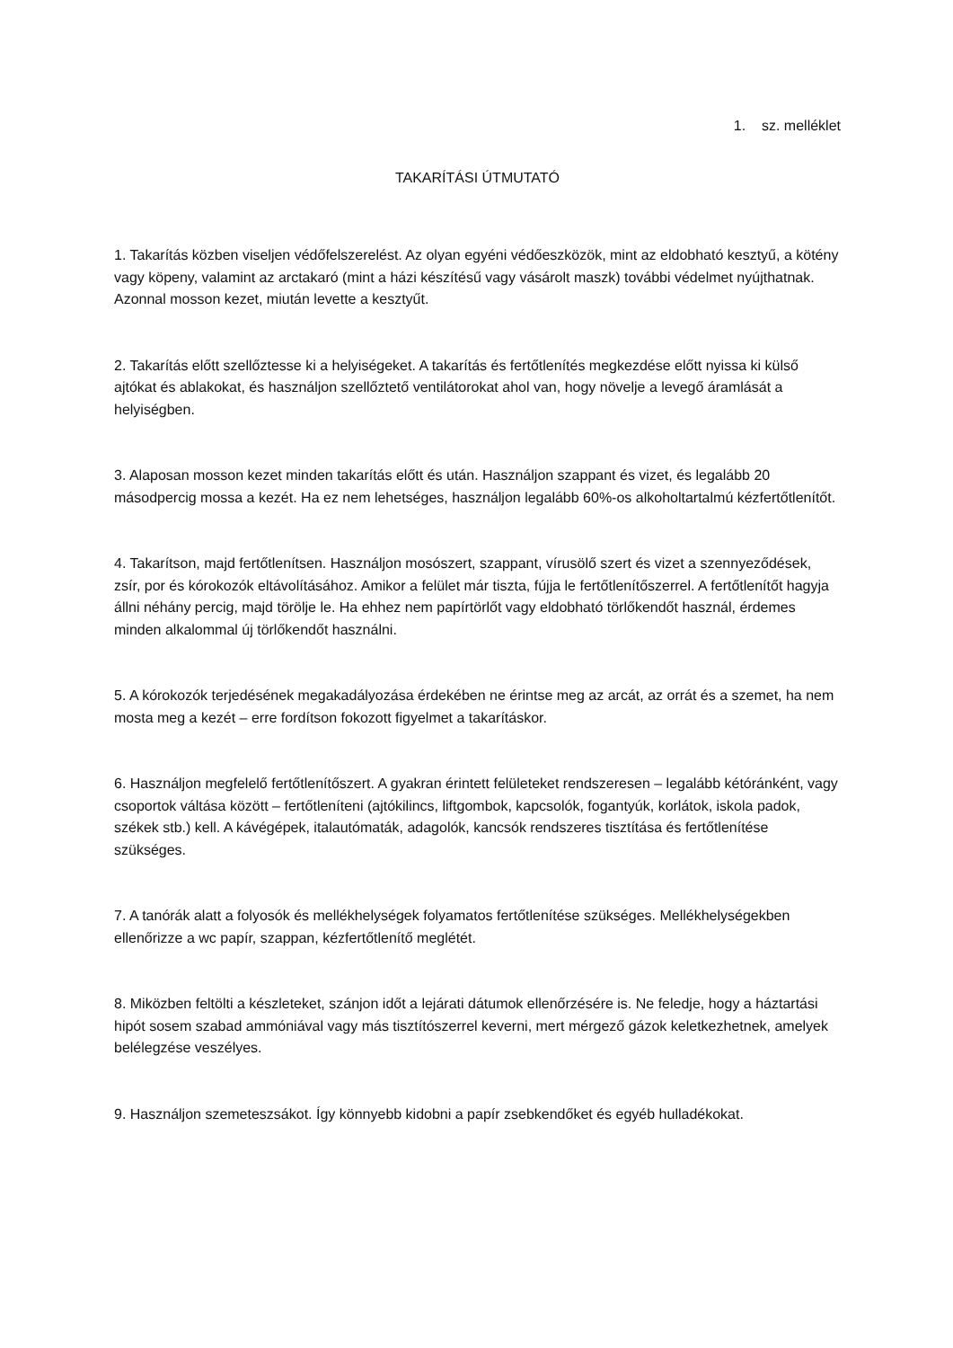1. sz. melléklet
TAKARÍTÁSI ÚTMUTATÓ
1. Takarítás közben viseljen védőfelszerelést. Az olyan egyéni védőeszközök, mint az eldobható kesztyű, a kötény vagy köpeny, valamint az arctakaró (mint a házi készítésű vagy vásárolt maszk) további védelmet nyújthatnak. Azonnal mosson kezet, miután levette a kesztyűt.
2. Takarítás előtt szellőztesse ki a helyiségeket. A takarítás és fertőtlenítés megkezdése előtt nyissa ki külső ajtókat és ablakokat, és használjon szellőztető ventilátorokat ahol van, hogy növelje a levegő áramlását a helyiségben.
3. Alaposan mosson kezet minden takarítás előtt és után. Használjon szappant és vizet, és legalább 20 másodpercig mossa a kezét. Ha ez nem lehetséges, használjon legalább 60%-os alkoholtartalmú kézfertőtlenítőt.
4. Takarítson, majd fertőtlenítsen. Használjon mosószert, szappant, vírusölő szert és vizet a szennyeződések, zsír, por és kórokozók eltávolításához. Amikor a felület már tiszta, fújja le fertőtlenítőszerrel. A fertőtlenítőt hagyja állni néhány percig, majd törölje le. Ha ehhez nem papírtörlőt vagy eldobható törlőkendőt használ, érdemes minden alkalommal új törlőkendőt használni.
5. A kórokozók terjedésének megakadályozása érdekében ne érintse meg az arcát, az orrát és a szemet, ha nem mosta meg a kezét – erre fordítson fokozott figyelmet a takarításkor.
6. Használjon megfelelő fertőtlenítőszert. A gyakran érintett felületeket rendszeresen – legalább kétóránként, vagy csoportok váltása között – fertőtleníteni (ajtókilincs, liftgombok, kapcsolók, fogantyúk, korlátok, iskola padok, székek stb.) kell. A kávégépek, italautómaták, adagolók, kancsók rendszeres tisztítása és fertőtlenítése szükséges.
7. A tanórák alatt a folyosók és mellékhelységek folyamatos fertőtlenítése szükséges. Mellékhelységekben ellenőrizze a wc papír, szappan, kézfertőtlenítő meglétét.
8. Miközben feltölti a készleteket, szánjon időt a lejárati dátumok ellenőrzésére is. Ne feledje, hogy a háztartási hipót sosem szabad ammóniával vagy más tisztítószerrel keverni, mert mérgező gázok keletkezhetnek, amelyek belélegzése veszélyes.
9. Használjon szemeteszsákot. Így könnyebb kidobni a papír zsebkendőket és egyéb hulladékokat.